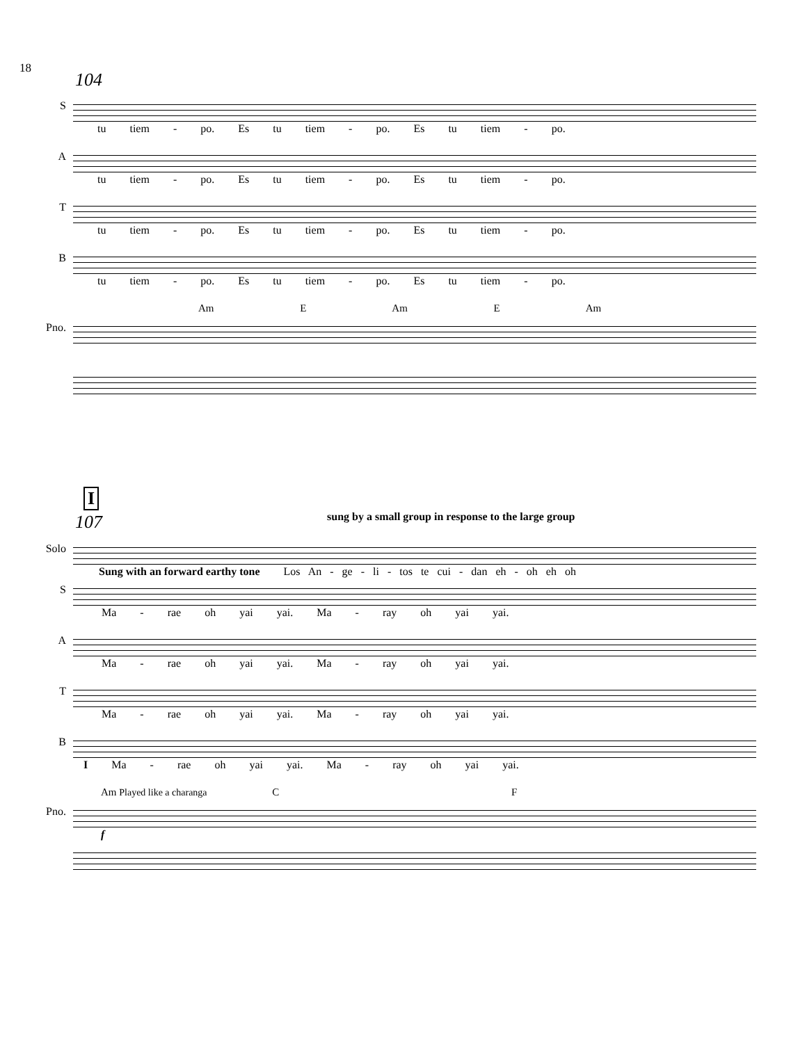18
104
S
tu tiem - po. Es tu tiem - po. Es tu tiem - po.
A
tu tiem - po. Es tu tiem - po. Es tu tiem - po.
T
tu tiem - po. Es tu tiem - po. Es tu tiem - po.
B
tu tiem - po. Es tu tiem - po. Es tu tiem - po.
Am E Am E Am
Pno.
I
107
sung by a small group in response to the large group
Solo
Sung with an forward earthy tone Los An - ge - li - tos te cui - dan eh - oh eh oh
S
Ma - rae oh yai yai. Ma - ray oh yai yai.
A
Ma - rae oh yai yai. Ma - ray oh yai yai.
T
Ma - rae oh yai yai. Ma - ray oh yai yai.
B
I Ma - rae oh yai yai. Ma - ray oh yai yai.
Am Played like a charanga C F
Pno. f